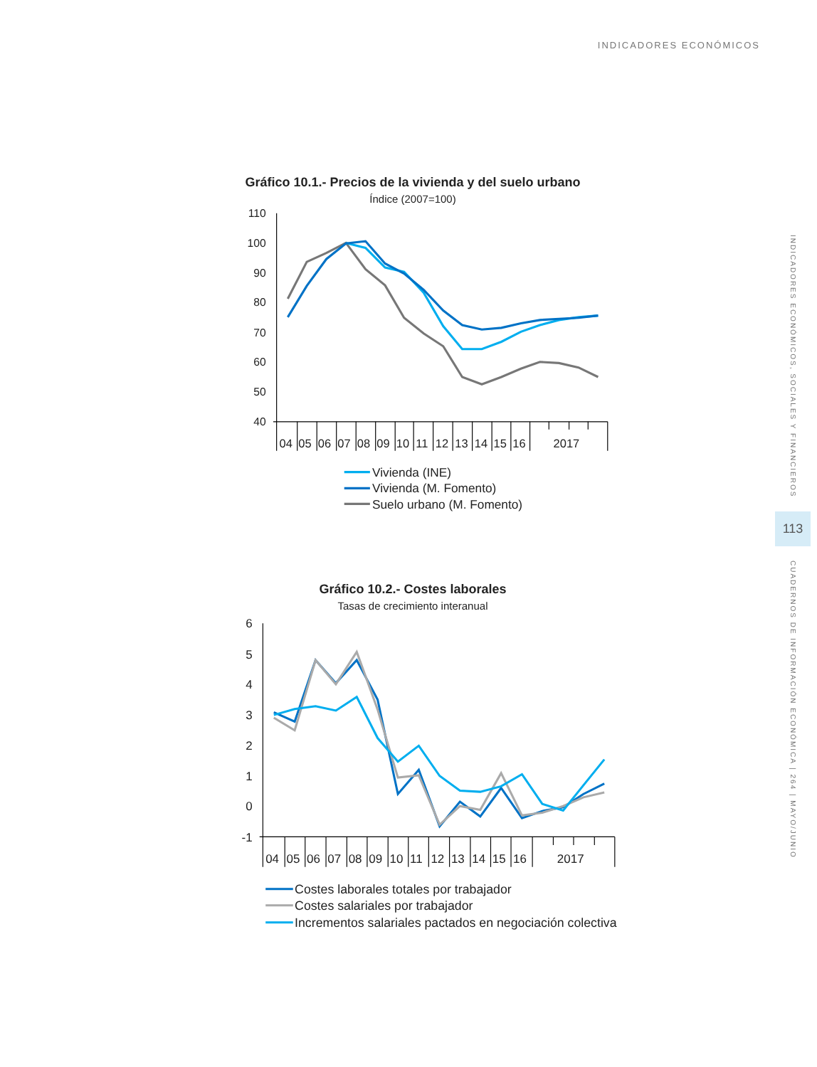INDICADORES ECONÓMICOS
Gráfico 10.1.- Precios de la vivienda y del suelo urbano
Índice (2007=100)
110
100
90
80
70
60
50
40
04
05
06
07
08
09
10
11
12
13
14
15
16
2017
Vivienda (INE)
Vivienda (M. Fomento)
Suelo urbano (M. Fomento)
Gráfico 10.2.- Costes laborales
Tasas de crecimiento interanual
6
5
4
3
2
1
0
-1
04
05
06
07
08
09
10
11
12
13
14
15
16
2017
Costes laborales totales por trabajador
Costes salariales por trabajador
Incrementos salariales pactados en negociación colectiva
INDICADORES ECONÓMICOS, SOCIALES Y FINANCIEROS
113
CUADERNOS DE INFORMACIÓN ECONÓMICA | 264 | MAYO/JUNIO